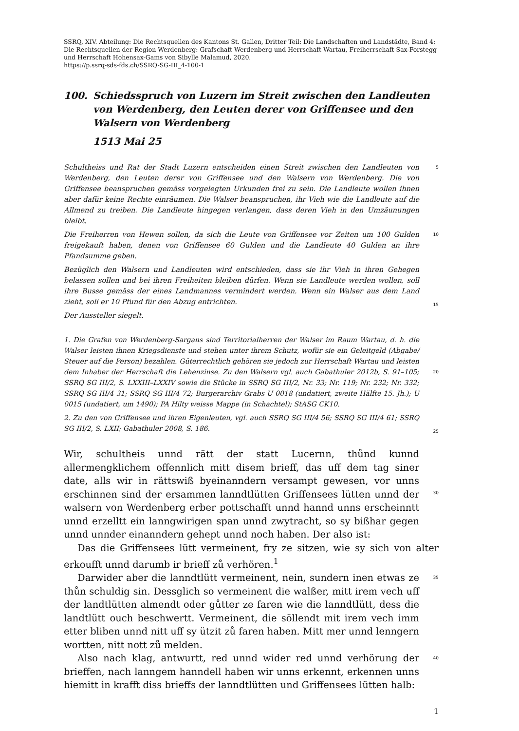SSRQ, XIV. Abteilung: Die Rechtsquellen des Kantons St. Gallen, Dritter Teil: Die Landschaften und Landstädte, Band 4: Die Rechtsquellen der Region Werdenberg: Grafschaft Werdenberg und Herrschaft Wartau, Freiherrschaft Sax-Forstegg und Herrschaft Hohensax-Gams von Sibylle Malamud, 2020.
https://p.ssrq-sds-fds.ch/SSRQ-SG-III_4-100-1
100. Schiedsspruch von Luzern im Streit zwischen den Landleuten von Werdenberg, den Leuten derer von Griffensee und den Walsern von Werdenberg
1513 Mai 25
Schultheiss und Rat der Stadt Luzern entscheiden einen Streit zwischen den Landleuten von Werdenberg, den Leuten derer von Griffensee und den Walsern von Werdenberg. Die von Griffensee beanspruchen gemäss vorgelegten Urkunden frei zu sein. Die Landleute wollen ihnen aber dafür keine Rechte einräumen. Die Walser beanspruchen, ihr Vieh wie die Landleute auf die Allmend zu treiben. Die Landleute hingegen verlangen, dass deren Vieh in den Umzäunungen bleibt.
5
Die Freiherren von Hewen sollen, da sich die Leute von Griffensee vor Zeiten um 100 Gulden freigekauft haben, denen von Griffensee 60 Gulden und die Landleute 40 Gulden an ihre Pfandsumme geben.
10
Bezüglich den Walsern und Landleuten wird entschieden, dass sie ihr Vieh in ihren Gehegen belassen sollen und bei ihren Freiheiten bleiben dürfen. Wenn sie Landleute werden wollen, soll ihre Busse gemäss der eines Landmannes vermindert werden. Wenn ein Walser aus dem Land zieht, soll er 10 Pfund für den Abzug entrichten.
15
Der Aussteller siegelt.
1. Die Grafen von Werdenberg-Sargans sind Territorialherren der Walser im Raum Wartau, d. h. die Walser leisten ihnen Kriegsdienste und stehen unter ihrem Schutz, wofür sie ein Geleitgeld (Abgabe/ Steuer auf die Person) bezahlen. Güterrechtlich gehören sie jedoch zur Herrschaft Wartau und leisten dem Inhaber der Herrschaft die Lehenzinse. Zu den Walsern vgl. auch Gabathuler 2012b, S. 91–105; SSRQ SG III/2, S. LXXIII–LXXIV sowie die Stücke in SSRQ SG III/2, Nr. 33; Nr. 119; Nr. 232; Nr. 332; SSRQ SG III/4 31; SSRQ SG III/4 72; Burgerarchiv Grabs U 0018 (undatiert, zweite Hälfte 15. Jh.); U 0015 (undatiert, um 1490); PA Hilty weisse Mappe (in Schachtel); StASG CK10.
20
2. Zu den von Griffensee und ihren Eigenleuten, vgl. auch SSRQ SG III/4 56; SSRQ SG III/4 61; SSRQ SG III/2, S. LXII; Gabathuler 2008, S. 186.
25
Wir, schultheis unnd rätt der statt Lucernn, thůnd kunnd allermengklichem offennlich mitt disem brieff, das uff dem tag siner date, alls wir in rättswiß byeinanndern versampt gewesen, vor unns erschinnen sind der ersammen lanndtlütten Griffensees lütten unnd der walsern von Werdenberg erber pottschafft unnd hannd unns erscheinntt unnd erzelltt ein lanngwirigen span unnd zwytracht, so sy bißhar gegen unnd unnder einanndern gehept unnd noch haben. Der also ist:
30
Das die Griffensees lütt vermeinent, fry ze sitzen, wie sy sich von alter erkoufft unnd darumb ir brieff zů verhören.<sup>1</sup>
Darwider aber die lanndtlütt vermeinent, nein, sundern inen etwas ze thůn schuldig sin. Dessglich so vermeinent die walßer, mitt irem vech uff der landtlütten almendt oder gůtter ze faren wie die lanndtlütt, dess die landtlütt ouch beschwertt. Vermeinent, die söllendt mit irem vech imm etter bliben unnd nitt uff sy ützit zů faren haben. Mitt mer unnd lenngern wortten, nitt nott zů melden.
35
Also nach klag, antwurtt, red unnd wider red unnd verhörung der brieffen, nach lanngem hanndell haben wir unns erkennt, erkennen unns hiemitt in krafft diss brieffs der lanndtlütten und Griffensees lütten halb:
40
1